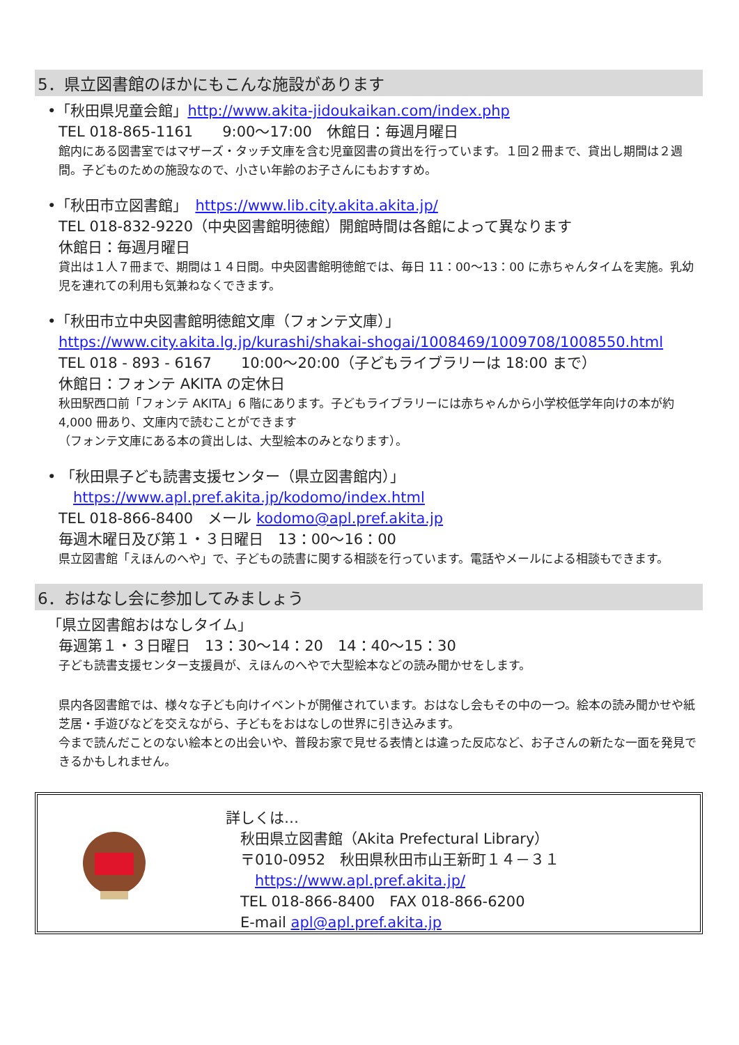5．県立図書館のほかにもこんな施設があります
•「秋田県児童会館」http://www.akita-jidoukaikan.com/index.php
TEL 018-865-1161　　9:00～17:00　休館日：毎週月曜日
館内にある図書室ではマザーズ・タッチ文庫を含む児童図書の貸出を行っています。１回２冊まで、貸出し期間は２週間。子どものための施設なので、小さい年齢のお子さんにもおすすめ。
•「秋田市立図書館」　https://www.lib.city.akita.akita.jp/
TEL 018-832-9220（中央図書館明徳館）開館時間は各館によって異なります
休館日：毎週月曜日
貸出は１人７冊まで、期間は１４日間。中央図書館明徳館では、毎日 11：00～13：00 に赤ちゃんタイムを実施。乳幼児を連れての利用も気兼ねなくできます。
•「秋田市立中央図書館明徳館文庫（フォンテ文庫）」
https://www.city.akita.lg.jp/kurashi/shakai-shogai/1008469/1009708/1008550.html
TEL 018 - 893 - 6167　　10:00～20:00（子どもライブラリーは 18:00 まで）
休館日：フォンテ AKITA の定休日
秋田駅西口前「フォンテ AKITA」6 階にあります。子どもライブラリーには赤ちゃんから小学校低学年向けの本が約 4,000 冊あり、文庫内で読むことができます
（フォンテ文庫にある本の貸出しは、大型絵本のみとなります）。
• 「秋田県子ども読書支援センター（県立図書館内）」
　https://www.apl.pref.akita.jp/kodomo/index.html
TEL 018-866-8400　メール kodomo@apl.pref.akita.jp
毎週木曜日及び第１・３日曜日　13：00～16：00
県立図書館「えほんのへや」で、子どもの読書に関する相談を行っています。電話やメールによる相談もできます。
6．おはなし会に参加してみましょう
「県立図書館おはなしタイム」
毎週第１・３日曜日　13：30～14：20　14：40～15：30
子ども読書支援センター支援員が、えほんのへやで大型絵本などの読み聞かせをします。
県内各図書館では、様々な子ども向けイベントが開催されています。おはなし会もその中の一つ。絵本の読み聞かせや紙芝居・手遊びなどを交えながら、子どもをおはなしの世界に引き込みます。
今まで読んだことのない絵本との出会いや、普段お家で見せる表情とは違った反応など、お子さんの新たな一面を発見できるかもしれません。
詳しくは…
　秋田県立図書館（Akita Prefectural Library）
　〒010-0952　秋田県秋田市山王新町１４－３１
　　https://www.apl.pref.akita.jp/
　TEL 018-866-8400　FAX 018-866-6200
　E-mail apl@apl.pref.akita.jp